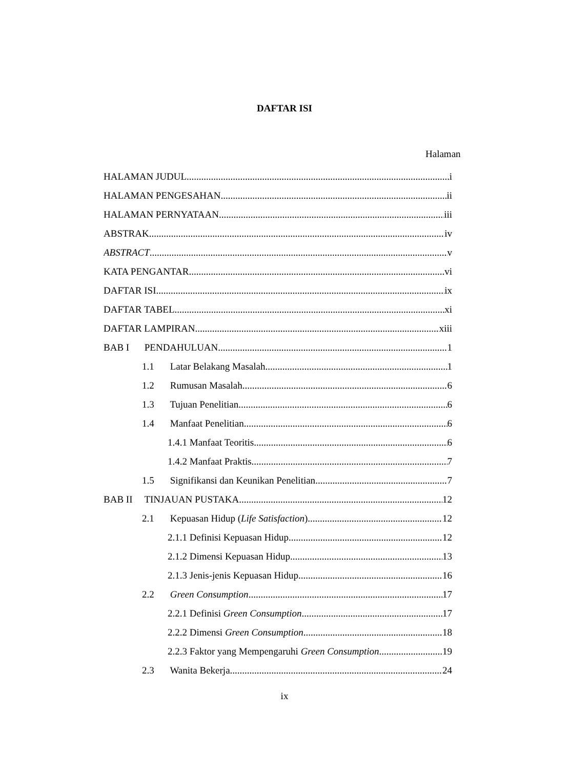DAFTAR ISI
Halaman
HALAMAN JUDUL i
HALAMAN PENGESAHAN ii
HALAMAN PERNYATAAN iii
ABSTRAK iv
ABSTRACT v
KATA PENGANTAR vi
DAFTAR ISI ix
DAFTAR TABEL xi
DAFTAR LAMPIRAN xiii
BAB I PENDAHULUAN 1
1.1 Latar Belakang Masalah 1
1.2 Rumusan Masalah 6
1.3 Tujuan Penelitian 6
1.4 Manfaat Penelitian 6
1.4.1 Manfaat Teoritis 6
1.4.2 Manfaat Praktis 7
1.5 Signifikansi dan Keunikan Penelitian 7
BAB II TINJAUAN PUSTAKA 12
2.1 Kepuasan Hidup (Life Satisfaction) 12
2.1.1 Definisi Kepuasan Hidup 12
2.1.2 Dimensi Kepuasan Hidup 13
2.1.3 Jenis-jenis Kepuasan Hidup 16
2.2 Green Consumption 17
2.2.1 Definisi Green Consumption 17
2.2.2 Dimensi Green Consumption 18
2.2.3 Faktor yang Mempengaruhi Green Consumption 19
2.3 Wanita Bekerja 24
ix